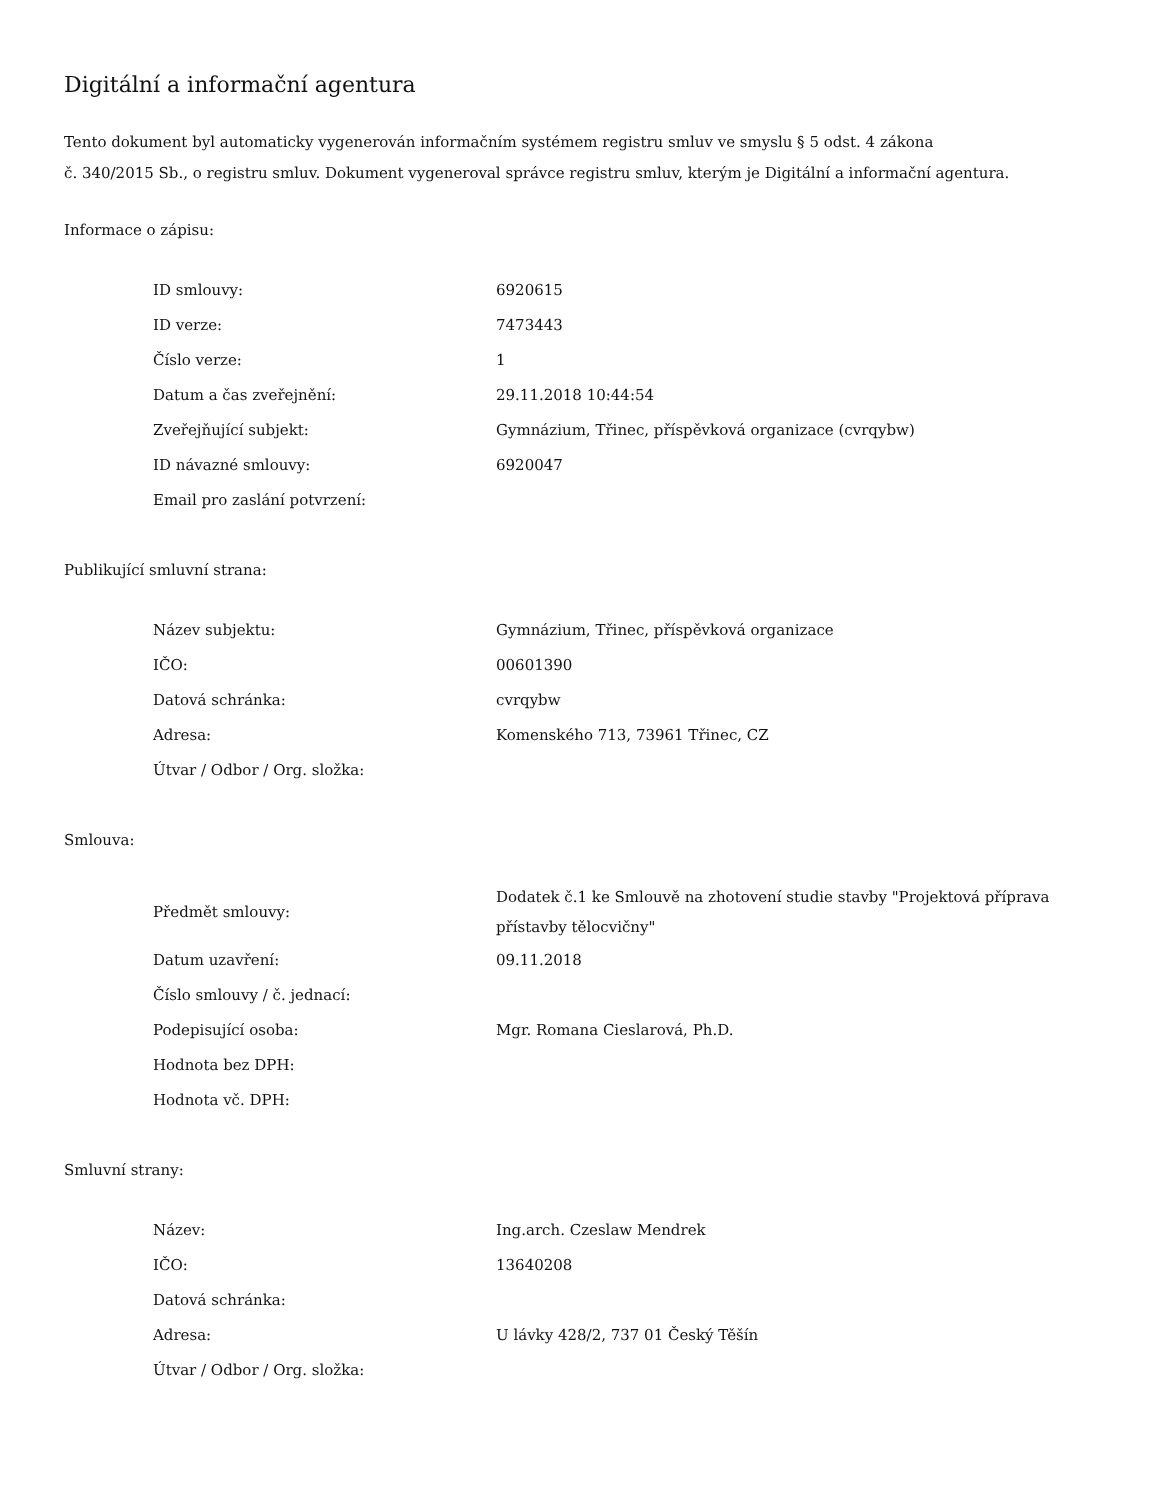Digitální a informační agentura
Tento dokument byl automaticky vygenerován informačním systémem registru smluv ve smyslu § 5 odst. 4 zákona
č. 340/2015 Sb., o registru smluv. Dokument vygeneroval správce registru smluv, kterým je Digitální a informační agentura.
Informace o zápisu:
| ID smlouvy: | 6920615 |
| ID verze: | 7473443 |
| Číslo verze: | 1 |
| Datum a čas zveřejnění: | 29.11.2018 10:44:54 |
| Zveřejňující subjekt: | Gymnázium, Třinec, příspěvková organizace (cvrqybw) |
| ID návazné smlouvy: | 6920047 |
| Email pro zaslání potvrzení: | |
Publikující smluvní strana:
| Název subjektu: | Gymnázium, Třinec, příspěvková organizace |
| IČO: | 00601390 |
| Datová schránka: | cvrqybw |
| Adresa: | Komenského 713, 73961 Třinec, CZ |
| Útvar / Odbor / Org. složka: | |
Smlouva:
| Předmět smlouvy: | Dodatek č.1 ke Smlouvě na zhotovení studie stavby "Projektová příprava přístavby tělocvičny" |
| Datum uzavření: | 09.11.2018 |
| Číslo smlouvy / č. jednací: | |
| Podepisující osoba: | Mgr. Romana Cieslarová, Ph.D. |
| Hodnota bez DPH: | |
| Hodnota vč. DPH: | |
Smluvní strany:
| Název: | Ing.arch. Czeslaw Mendrek |
| IČO: | 13640208 |
| Datová schránka: | |
| Adresa: | U lávky 428/2, 737 01 Český Těšín |
| Útvar / Odbor / Org. složka: | |